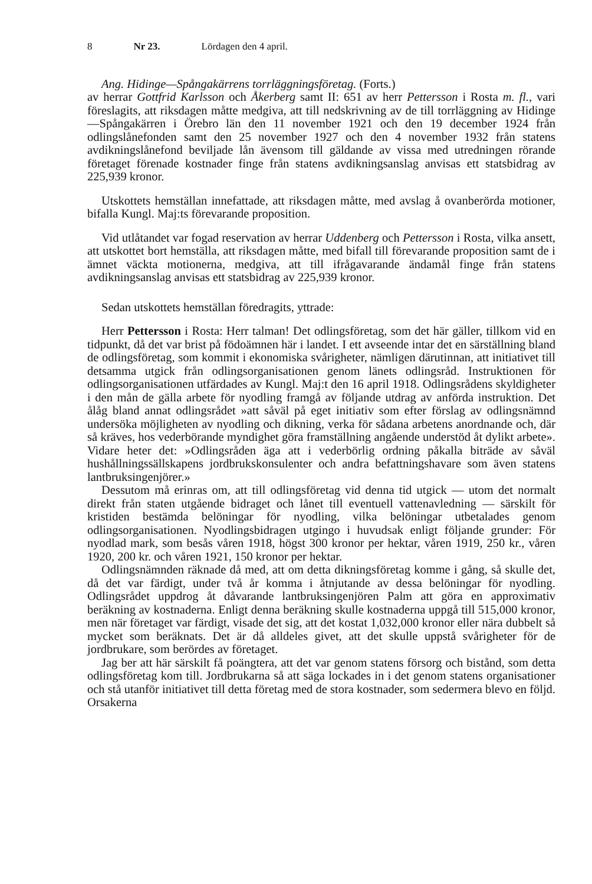8 Nr 23. Lördagen den 4 april.
Ang. Hidinge—Spångakärrens torrläggningsföretag. (Forts.)
av herrar Gottfrid Karlsson och Åkerberg samt II: 651 av herr Pettersson i Rosta m. fl., vari föreslagits, att riksdagen måtte medgiva, att till nedskrivning av de till torrläggning av Hidinge—Spångakärren i Örebro län den 11 november 1921 och den 19 december 1924 från odlingslånefonden samt den 25 november 1927 och den 4 november 1932 från statens avdikningslånefond beviljade lån ävensom till gäldande av vissa med utredningen rörande företaget förenade kostnader finge från statens avdikningsanslag anvisas ett statsbidrag av 225,939 kronor.
Utskottets hemställan innefattade, att riksdagen måtte, med avslag å ovanberörda motioner, bifalla Kungl. Maj:ts förevarande proposition.
Vid utlåtandet var fogad reservation av herrar Uddenberg och Pettersson i Rosta, vilka ansett, att utskottet bort hemställa, att riksdagen måtte, med bifall till förevarande proposition samt de i ämnet väckta motionerna, medgiva, att till ifrågavarande ändamål finge från statens avdikningsanslag anvisas ett statsbidrag av 225,939 kronor.
Sedan utskottets hemställan föredragits, yttrade:
Herr Pettersson i Rosta: Herr talman! Det odlingsföretag, som det här gäller, tillkom vid en tidpunkt, då det var brist på födoämnen här i landet. I ett avseende intar det en särställning bland de odlingsföretag, som kommit i ekonomiska svårigheter, nämligen därutinnan, att initiativet till detsamma utgick från odlingsorganisationen genom länets odlingsråd. Instruktionen för odlingsorganisationen utfärdades av Kungl. Maj:t den 16 april 1918. Odlingsrådens skyldigheter i den mån de gälla arbete för nyodling framgå av följande utdrag av anförda instruktion. Det ålåg bland annat odlingsrådet »att såväl på eget initiativ som efter förslag av odlingsnämnd undersöka möjligheten av nyodling och dikning, verka för sådana arbetens anordnande och, där så kräves, hos vederbörande myndighet göra framställning angående understöd åt dylikt arbete». Vidare heter det: »Odlingsråden äga att i vederbörlig ordning påkalla biträde av såväl hushållningssällskapens jordbrukskonsulenter och andra befattningshavare som även statens lantbruksingenjörer.»
Dessutom må erinras om, att till odlingsföretag vid denna tid utgick — utom det normalt direkt från staten utgående bidraget och lånet till eventuell vattenavledning — särskilt för kristiden bestämda belöningar för nyodling, vilka belöningar utbetalades genom odlingsorganisationen. Nyodlingsbidragen utgingo i huvudsak enligt följande grunder: För nyodlad mark, som besås våren 1918, högst 300 kronor per hektar, våren 1919, 250 kr., våren 1920, 200 kr. och våren 1921, 150 kronor per hektar.
Odlingsnämnden räknade då med, att om detta dikningsföretag komme i gång, så skulle det, då det var färdigt, under två år komma i åtnjutande av dessa belöningar för nyodling. Odlingsrådet uppdrog åt dåvarande lantbruksingenjören Palm att göra en approximativ beräkning av kostnaderna. Enligt denna beräkning skulle kostnaderna uppgå till 515,000 kronor, men när företaget var färdigt, visade det sig, att det kostat 1,032,000 kronor eller nära dubbelt så mycket som beräknats. Det är då alldeles givet, att det skulle uppstå svårigheter för de jordbrukare, som berördes av företaget.
Jag ber att här särskilt få poängtera, att det var genom statens försorg och bistånd, som detta odlingsföretag kom till. Jordbrukarna så att säga lockades in i det genom statens organisationer och stå utanför initiativet till detta företag med de stora kostnader, som sedermera blevo en följd. Orsakerna